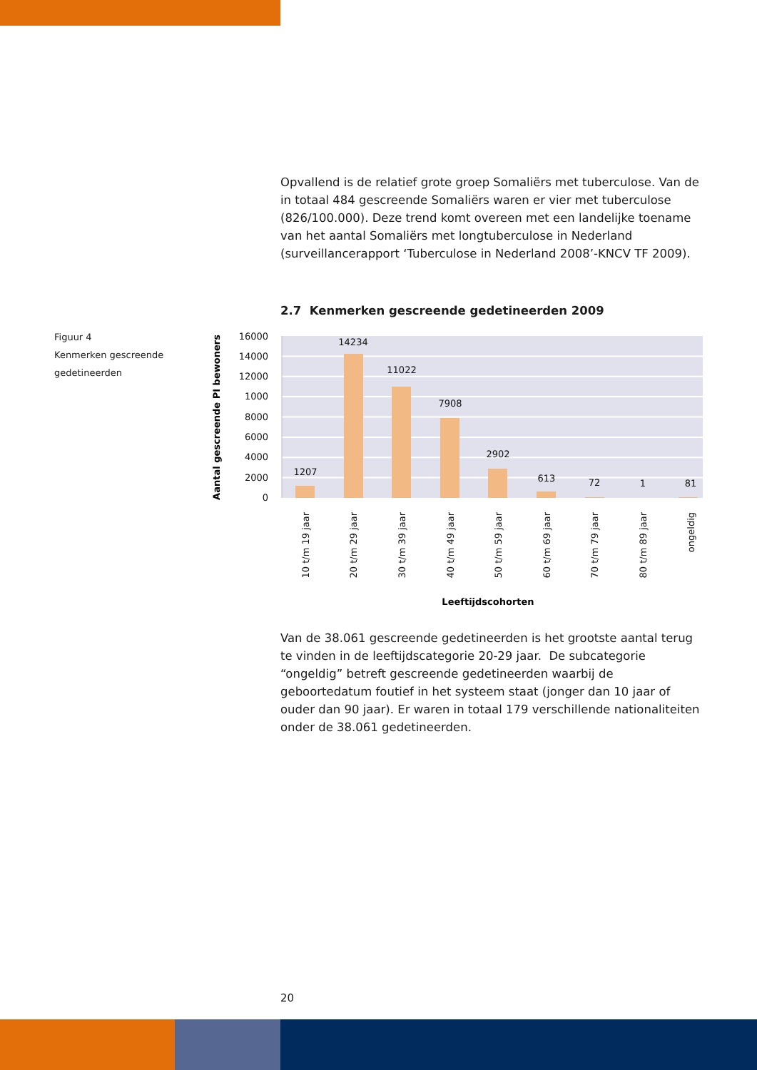Opvallend is de relatief grote groep Somaliërs met tuberculose. Van de in totaal 484 gescreende Somaliërs waren er vier met tuberculose (826/100.000). Deze trend komt overeen met een landelijke toename van het aantal Somaliërs met longtuberculose in Nederland (surveillancerapport ‘Tuberculose in Nederland 2008’-KNCV TF 2009).
2.7 Kenmerken gescreende gedetineerden 2009
Figuur 4
Kenmerken gescreende
gedetineerden
16000
14000
12000
1000
8000
6000
4000
2000
0
Aantal gescreende PI bewoners
1207
14234
11022
7908
2902
613
72
1
81
10 t/m 19 jaar
20 t/m 29 jaar
30 t/m 39 jaar
40 t/m 49 jaar
50 t/m 59 jaar
60 t/m 69 jaar
70 t/m 79 jaar
80 t/m 89 jaar
ongeldig
Leeftijdscohorten
Van de 38.061 gescreende gedetineerden is het grootste aantal terug te vinden in de leeftijdscategorie 20-29 jaar. De subcategorie “ongeldig” betreft gescreende gedetineerden waarbij de geboortedatum foutief in het systeem staat (jonger dan 10 jaar of ouder dan 90 jaar). Er waren in totaal 179 verschillende nationaliteiten onder de 38.061 gedetineerden.
20